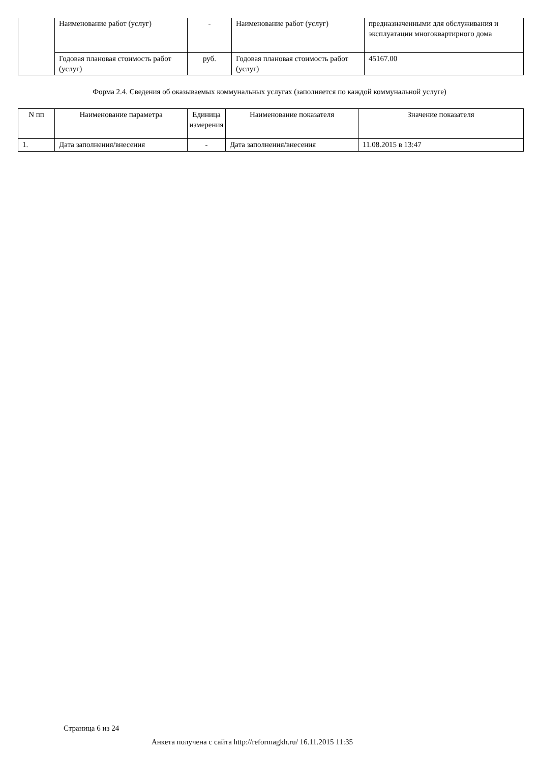| | Наименование работ (услуг) | - | Наименование работ (услуг) | предназначенными для обслуживания и эксплуатации многоквартирного дома |
| | Годовая плановая стоимость работ (услуг) | руб. | Годовая плановая стоимость работ (услуг) | 45167.00 |
Форма 2.4. Сведения об оказываемых коммунальных услугах (заполняется по каждой коммунальной услуге)
| N пп | Наименование параметра | Единица измерения | Наименование показателя | Значение показателя |
| 1. | Дата заполнения/внесения | - | Дата заполнения/внесения | 11.08.2015 в 13:47 |
Страница 6 из 24
Анкета получена с сайта http://reformagkh.ru/ 16.11.2015 11:35